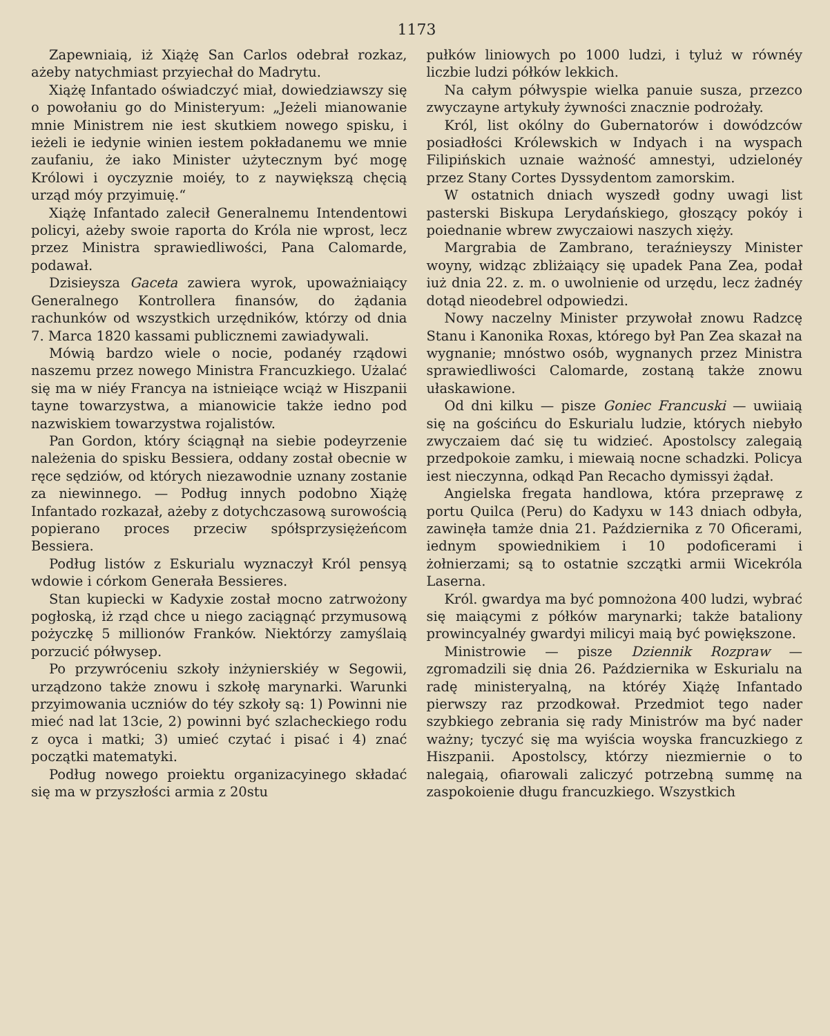1173
Zapewniaią, iż Xiążę San Carlos odebrał rozkaz, ażeby natychmiast przyiechał do Madrytu.
Xiążę Infantado oświadczyć miał, dowiedziawszy się o powołaniu go do Ministeryum: „Jeżeli mianowanie mnie Ministrem nie iest skutkiem nowego spisku, i ieżeli ie iedynie winien iestem pokładanemu we mnie zaufaniu, że iako Minister użytecznym być mogę Królowi i oyczyznie moiéy, to z naywiększą chęcią urząd móy przyimuię.“
Xiążę Infantado zalecił Generalnemu Intendentowi policyi, ażeby swoie raporta do Króla nie wprost, lecz przez Ministra sprawiedliwości, Pana Calomarde, podawał.
Dzisieysza Gaceta zawiera wyrok, upoważniaiący Generalnego Kontrollera finansów, do żądania rachunków od wszystkich urzędników, którzy od dnia 7. Marca 1820 kassami publicznemi zawiadywali.
Mówią bardzo wiele o nocie, podanéy rządowi naszemu przez nowego Ministra Francuzkiego. Użalać się ma w niéy Francya na istnieiące wciąż w Hiszpanii tayne towarzystwa, a mianowicie także iedno pod nazwiskiem towarzystwa rojalistów.
Pan Gordon, który ściągnął na siebie podeyrzenie należenia do spisku Bessiera, oddany został obecnie w ręce sędziów, od których niezawodnie uznany zostanie za niewinnego. — Podług innych podobno Xiążę Infantado rozkazał, ażeby z dotychczasową surowością popierano proces przeciw spółsprzysiężeńcom Bessiera.
Podług listów z Eskurialu wyznaczył Król pensyą wdowie i córkom Generała Bessieres.
Stan kupiecki w Kadyxie został mocno zatrwożony pogłoską, iż rząd chce u niego zaciągnąć przymusową pożyczkę 5 millionów Franków. Niektórzy zamyślaią porzucić półwysep.
Po przywróceniu szkoły inżynierskiéy w Segowii, urządzono także znowu i szkołę marynarki. Warunki przyimowania uczniów do téy szkoły są: 1) Powinni nie mieć nad lat 13cie, 2) powinni być szlacheckiego rodu z oyca i matki; 3) umieć czytać i pisać i 4) znać początki matematyki.
Podług nowego proiektu organizacyinego składać się ma w przyszłości armia z 20stu
pułków liniowych po 1000 ludzi, i tyluż w równéy liczbie ludzi półków lekkich.
Na całym półwyspie wielka panuie susza, przezco zwyczayne artykuły żywności znacznie podrożały.
Król, list okólny do Gubernatorów i dowódzców posiadłości Królewskich w Indyach i na wyspach Filipińskich uznaie ważność amnestyi, udzielonéy przez Stany Cortes Dyssydentom zamorskim.
W ostatnich dniach wyszedł godny uwagi list pasterski Biskupa Lerydańskiego, głoszący pokóy i poiednanie wbrew zwyczaiowi naszych xięży.
Margrabia de Zambrano, teraźnieyszy Minister woyny, widząc zbliżaiący się upadek Pana Zea, podał iuż dnia 22. z. m. o uwolnienie od urzędu, lecz żadnéy dotąd nieodebrel odpowiedzi.
Nowy naczelny Minister przywołał znowu Radzcę Stanu i Kanonika Roxas, którego był Pan Zea skazał na wygnanie; mnóstwo osób, wygnanych przez Ministra sprawiedliwości Calomarde, zostaną także znowu ułaskawione.
Od dni kilku — pisze Goniec Francuski — uwiiaią się na gościńcu do Eskurialu ludzie, których niebyło zwyczaiem dać się tu widzieć. Apostolscy zalegaią przedpokoie zamku, i miewaią nocne schadzki. Policya iest nieczynna, odkąd Pan Recacho dymissyi żądał.
Angielska fregata handlowa, która przeprawę z portu Quilca (Peru) do Kadyxu w 143 dniach odbyła, zawinęła tamże dnia 21. Października z 70 Oficerami, iednym spowiednikiem i 10 podoficerami i żołnierzami; są to ostatnie szczątki armii Wicekróla Laserna.
Król. gwardya ma być pomnożona 400 ludzi, wybrać się maiącymi z półków marynarki; także bataliony prowincyalnéy gwardyi milicyi maią być powiększone.
Ministrowie — pisze Dziennik Rozpraw — zgromadzili się dnia 26. Października w Eskurialu na radę ministeryalną, na któréy Xiążę Infantado pierwszy raz przodkował. Przedmiot tego nader szybkiego zebrania się rady Ministrów ma być nader ważny; tyczyć się ma wyiścia woyska francuzkiego z Hiszpanii. Apostolscy, którzy niezmiernie o to nalegaią, ofiarowali zaliczyć potrzebną summę na zaspokoienie długu francuzkiego. Wszystkich